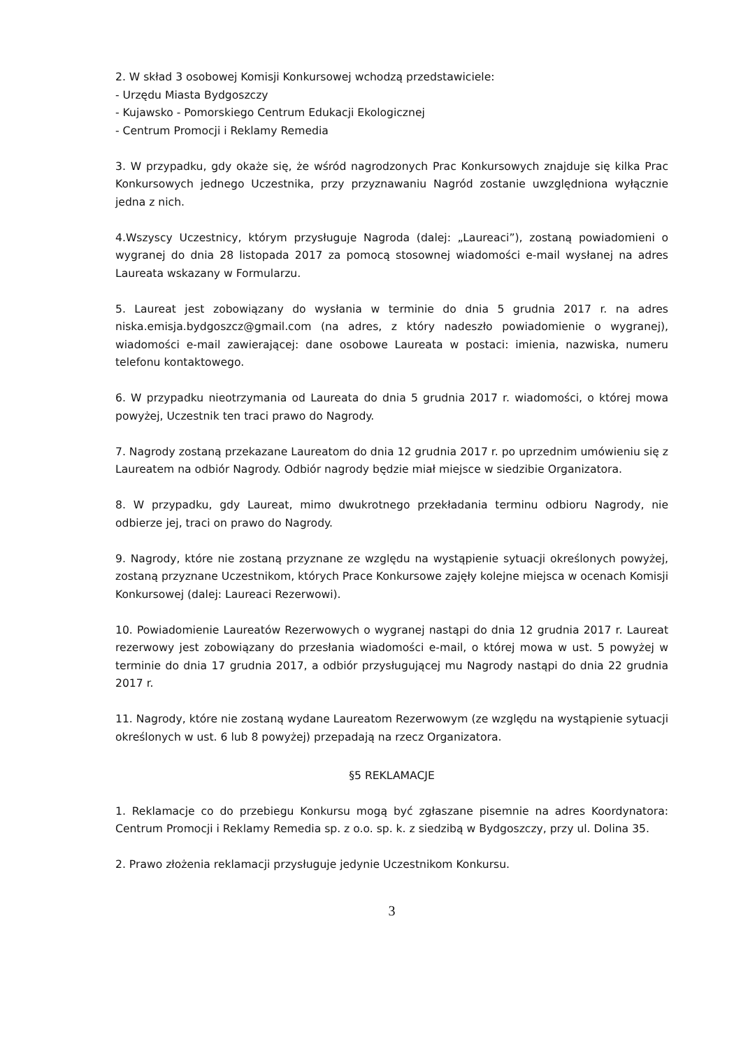2. W skład 3 osobowej Komisji Konkursowej wchodzą przedstawiciele:
- Urzędu Miasta Bydgoszczy
- Kujawsko - Pomorskiego Centrum Edukacji Ekologicznej
- Centrum Promocji i Reklamy Remedia
3. W przypadku, gdy okaże się, że wśród nagrodzonych Prac Konkursowych znajduje się kilka Prac Konkursowych jednego Uczestnika, przy przyznawaniu Nagród zostanie uwzględniona wyłącznie jedna z nich.
4.Wszyscy Uczestnicy, którym przysługuje Nagroda (dalej: „Laureaci”), zostaną powiadomieni o wygranej do dnia 28 listopada 2017 za pomocą stosownej wiadomości e-mail wysłanej na adres Laureata wskazany w Formularzu.
5. Laureat jest zobowiązany do wysłania w terminie do dnia 5 grudnia 2017 r. na adres niska.emisja.bydgoszcz@gmail.com (na adres, z który nadeszło powiadomienie o wygranej), wiadomości e-mail zawierającej: dane osobowe Laureata w postaci: imienia, nazwiska, numeru telefonu kontaktowego.
6. W przypadku nieotrzymania od Laureata do dnia 5 grudnia 2017 r. wiadomości, o której mowa powyżej, Uczestnik ten traci prawo do Nagrody.
7. Nagrody zostaną przekazane Laureatom do dnia 12 grudnia 2017 r. po uprzednim umówieniu się z Laureatem na odbiór Nagrody. Odbiór nagrody będzie miał miejsce w siedzibie Organizatora.
8. W przypadku, gdy Laureat, mimo dwukrotnego przekładania terminu odbioru Nagrody, nie odbierze jej, traci on prawo do Nagrody.
9. Nagrody, które nie zostaną przyznane ze względu na wystąpienie sytuacji określonych powyżej, zostaną przyznane Uczestnikom, których Prace Konkursowe zajęły kolejne miejsca w ocenach Komisji Konkursowej (dalej: Laureaci Rezerwowi).
10. Powiadomienie Laureatów Rezerwowych o wygranej nastąpi do dnia 12 grudnia 2017 r. Laureat rezerwowy jest zobowiązany do przesłania wiadomości e-mail, o której mowa w ust. 5 powyżej w terminie do dnia 17 grudnia 2017, a odbiór przysługującej mu Nagrody nastąpi do dnia 22 grudnia 2017 r.
11. Nagrody, które nie zostaną wydane Laureatom Rezerwowym (ze względu na wystąpienie sytuacji określonych w ust. 6 lub 8 powyżej) przepadają na rzecz Organizatora.
§5 REKLAMACJE
1. Reklamacje co do przebiegu Konkursu mogą być zgłaszane pisemnie na adres Koordynatora: Centrum Promocji i Reklamy Remedia sp. z o.o. sp. k. z siedzibą w Bydgoszczy, przy ul. Dolina 35.
2. Prawo złożenia reklamacji przysługuje jedynie Uczestnikom Konkursu.
3